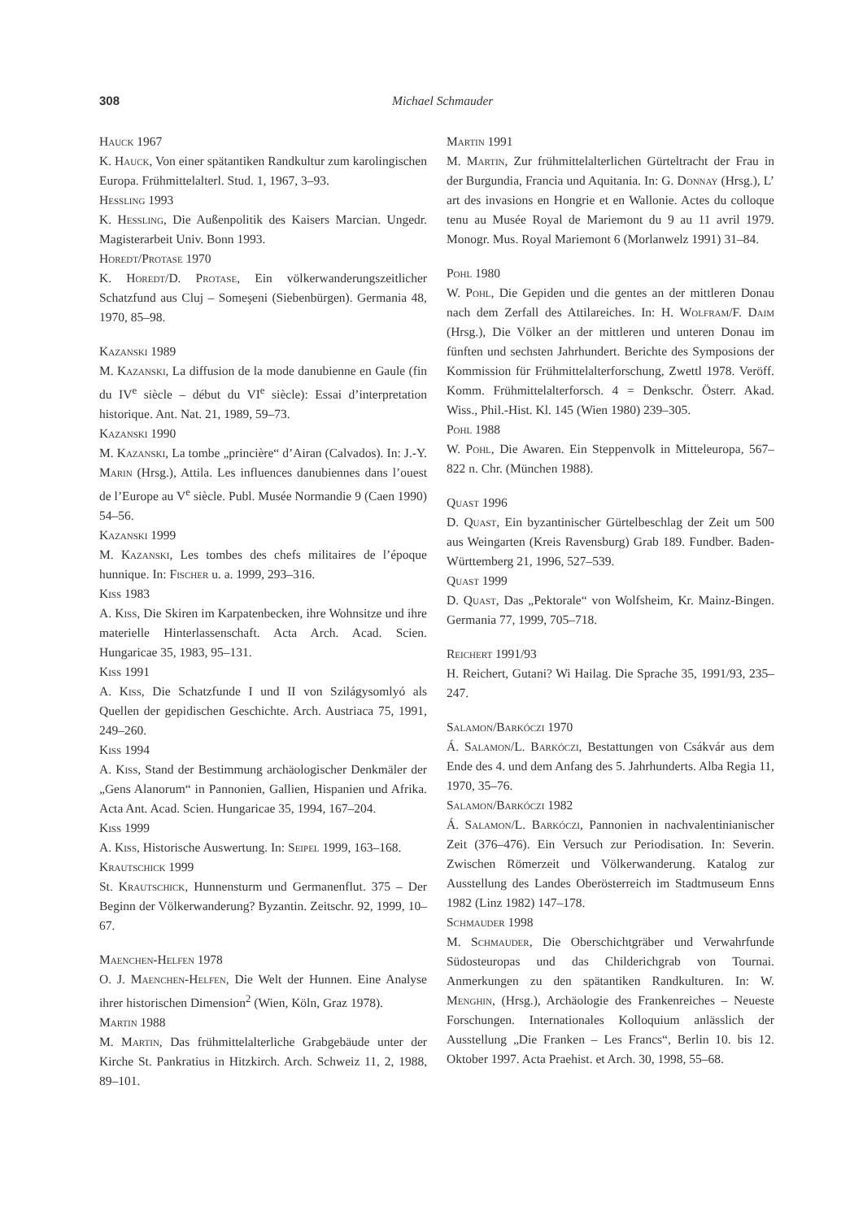308 Michael Schmauder
Hauck 1967
K. Hauck, Von einer spätantiken Randkultur zum karolingischen Europa. Frühmittelalterl. Stud. 1, 1967, 3–93.
Hessling 1993
K. Hessling, Die Außenpolitik des Kaisers Marcian. Ungedr. Magisterarbeit Univ. Bonn 1993.
Horedt/Protase 1970
K. Horedt/D. Protase, Ein völkerwanderungszeitlicher Schatzfund aus Cluj – Someşeni (Siebenbürgen). Germania 48, 1970, 85–98.
Kazanski 1989
M. Kazanski, La diffusion de la mode danubienne en Gaule (fin du IV<sup>e</sup> siècle – début du VI<sup>e</sup> siècle): Essai d’interpretation historique. Ant. Nat. 21, 1989, 59–73.
Kazanski 1990
M. Kazanski, La tombe „princière“ d’Airan (Calvados). In: J.-Y. Marin (Hrsg.), Attila. Les influences danubiennes dans l’ouest de l’Europe au V<sup>e</sup> siècle. Publ. Musée Normandie 9 (Caen 1990) 54–56.
Kazanski 1999
M. Kazanski, Les tombes des chefs militaires de l’époque hunnique. In: Fischer u. a. 1999, 293–316.
Kiss 1983
A. Kiss, Die Skiren im Karpatenbecken, ihre Wohnsitze und ihre materielle Hinterlassenschaft. Acta Arch. Acad. Scien. Hungaricae 35, 1983, 95–131.
Kiss 1991
A. Kiss, Die Schatzfunde I und II von Szilágysomlyó als Quellen der gepidischen Geschichte. Arch. Austriaca 75, 1991, 249–260.
Kiss 1994
A. Kiss, Stand der Bestimmung archäologischer Denkmäler der „Gens Alanorum“ in Pannonien, Gallien, Hispanien und Afrika. Acta Ant. Acad. Scien. Hungaricae 35, 1994, 167–204.
Kiss 1999
A. Kiss, Historische Auswertung. In: Seipel 1999, 163–168.
Krautschick 1999
St. Krautschick, Hunnensturm und Germanenflut. 375 – Der Beginn der Völkerwanderung? Byzantin. Zeitschr. 92, 1999, 10–67.
Maenchen-Helfen 1978
O. J. Maenchen-Helfen, Die Welt der Hunnen. Eine Analyse ihrer historischen Dimension<sup>2</sup> (Wien, Köln, Graz 1978).
Martin 1988
M. Martin, Das frühmittelalterliche Grabgebäude unter der Kirche St. Pankratius in Hitzkirch. Arch. Schweiz 11, 2, 1988, 89–101.
Martin 1991
M. Martin, Zur frühmittelalterlichen Gürteltracht der Frau in der Burgundia, Francia und Aquitania. In: G. Donnay (Hrsg.), L’ art des invasions en Hongrie et en Wallonie. Actes du colloque tenu au Musée Royal de Mariemont du 9 au 11 avril 1979. Monogr. Mus. Royal Mariemont 6 (Morlanwelz 1991) 31–84.
Pohl 1980
W. Pohl, Die Gepiden und die gentes an der mittleren Donau nach dem Zerfall des Attilareiches. In: H. Wolfram/F. Daim (Hrsg.), Die Völker an der mittleren und unteren Donau im fünften und sechsten Jahrhundert. Berichte des Symposions der Kommission für Frühmittelalterforschung, Zwettl 1978. Veröff. Komm. Frühmittelalterforsch. 4 = Denkschr. Österr. Akad. Wiss., Phil.-Hist. Kl. 145 (Wien 1980) 239–305.
Pohl 1988
W. Pohl, Die Awaren. Ein Steppenvolk in Mitteleuropa, 567–822 n. Chr. (München 1988).
Quast 1996
D. Quast, Ein byzantinischer Gürtelbeschlag der Zeit um 500 aus Weingarten (Kreis Ravensburg) Grab 189. Fundber. Baden-Württemberg 21, 1996, 527–539.
Quast 1999
D. Quast, Das „Pektorale“ von Wolfsheim, Kr. Mainz-Bingen. Germania 77, 1999, 705–718.
Reichert 1991/93
H. Reichert, Gutani? Wi Hailag. Die Sprache 35, 1991/93, 235–247.
Salamon/Barkóczi 1970
Á. Salamon/L. Barkóczi, Bestattungen von Csákvár aus dem Ende des 4. und dem Anfang des 5. Jahrhunderts. Alba Regia 11, 1970, 35–76.
Salamon/Barkóczi 1982
Á. Salamon/L. Barkóczi, Pannonien in nachvalentinianischer Zeit (376–476). Ein Versuch zur Periodisation. In: Severin. Zwischen Römerzeit und Völkerwanderung. Katalog zur Ausstellung des Landes Oberösterreich im Stadtmuseum Enns 1982 (Linz 1982) 147–178.
Schmauder 1998
M. Schmauder, Die Oberschichtgräber und Verwahrfunde Südosteuropas und das Childerichgrab von Tournai. Anmerkungen zu den spätantiken Randkulturen. In: W. Menghin, (Hrsg.), Archäologie des Frankenreiches – Neueste Forschungen. Internationales Kolloquium anlässlich der Ausstellung „Die Franken – Les Francs“, Berlin 10. bis 12. Oktober 1997. Acta Praehist. et Arch. 30, 1998, 55–68.